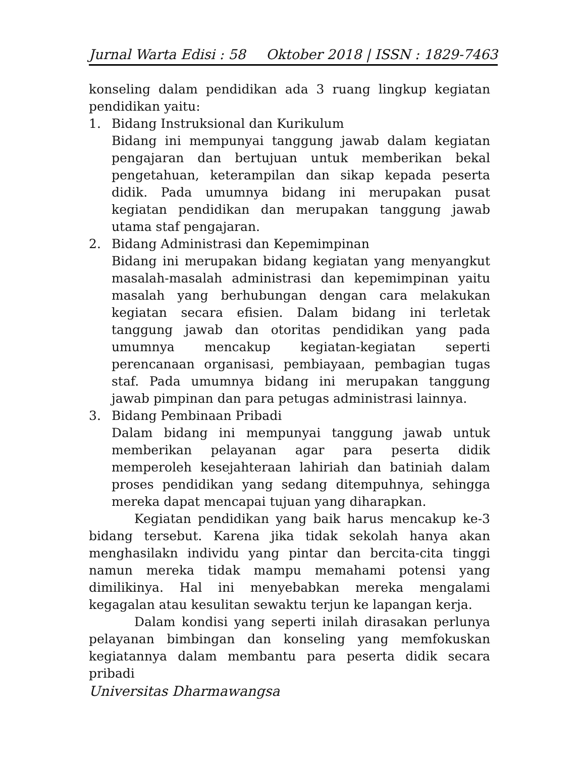Jurnal Warta Edisi : 58 Oktober 2018 | ISSN : 1829-7463
konseling dalam pendidikan ada 3 ruang lingkup kegiatan pendidikan yaitu:
1. Bidang Instruksional dan Kurikulum
Bidang ini mempunyai tanggung jawab dalam kegiatan pengajaran dan bertujuan untuk memberikan bekal pengetahuan, keterampilan dan sikap kepada peserta didik. Pada umumnya bidang ini merupakan pusat kegiatan pendidikan dan merupakan tanggung jawab utama staf pengajaran.
2. Bidang Administrasi dan Kepemimpinan
Bidang ini merupakan bidang kegiatan yang menyangkut masalah-masalah administrasi dan kepemimpinan yaitu masalah yang berhubungan dengan cara melakukan kegiatan secara efisien. Dalam bidang ini terletak tanggung jawab dan otoritas pendidikan yang pada umumnya mencakup kegiatan-kegiatan seperti perencanaan organisasi, pembiayaan, pembagian tugas staf. Pada umumnya bidang ini merupakan tanggung jawab pimpinan dan para petugas administrasi lainnya.
3. Bidang Pembinaan Pribadi
Dalam bidang ini mempunyai tanggung jawab untuk memberikan pelayanan agar para peserta didik memperoleh kesejahteraan lahiriah dan batiniah dalam proses pendidikan yang sedang ditempuhnya, sehingga mereka dapat mencapai tujuan yang diharapkan.
Kegiatan pendidikan yang baik harus mencakup ke-3 bidang tersebut. Karena jika tidak sekolah hanya akan menghasilakn individu yang pintar dan bercita-cita tinggi namun mereka tidak mampu memahami potensi yang dimilikinya. Hal ini menyebabkan mereka mengalami kegagalan atau kesulitan sewaktu terjun ke lapangan kerja.
Dalam kondisi yang seperti inilah dirasakan perlunya pelayanan bimbingan dan konseling yang memfokuskan kegiatannya dalam membantu para peserta didik secara pribadi
Universitas Dharmawangsa